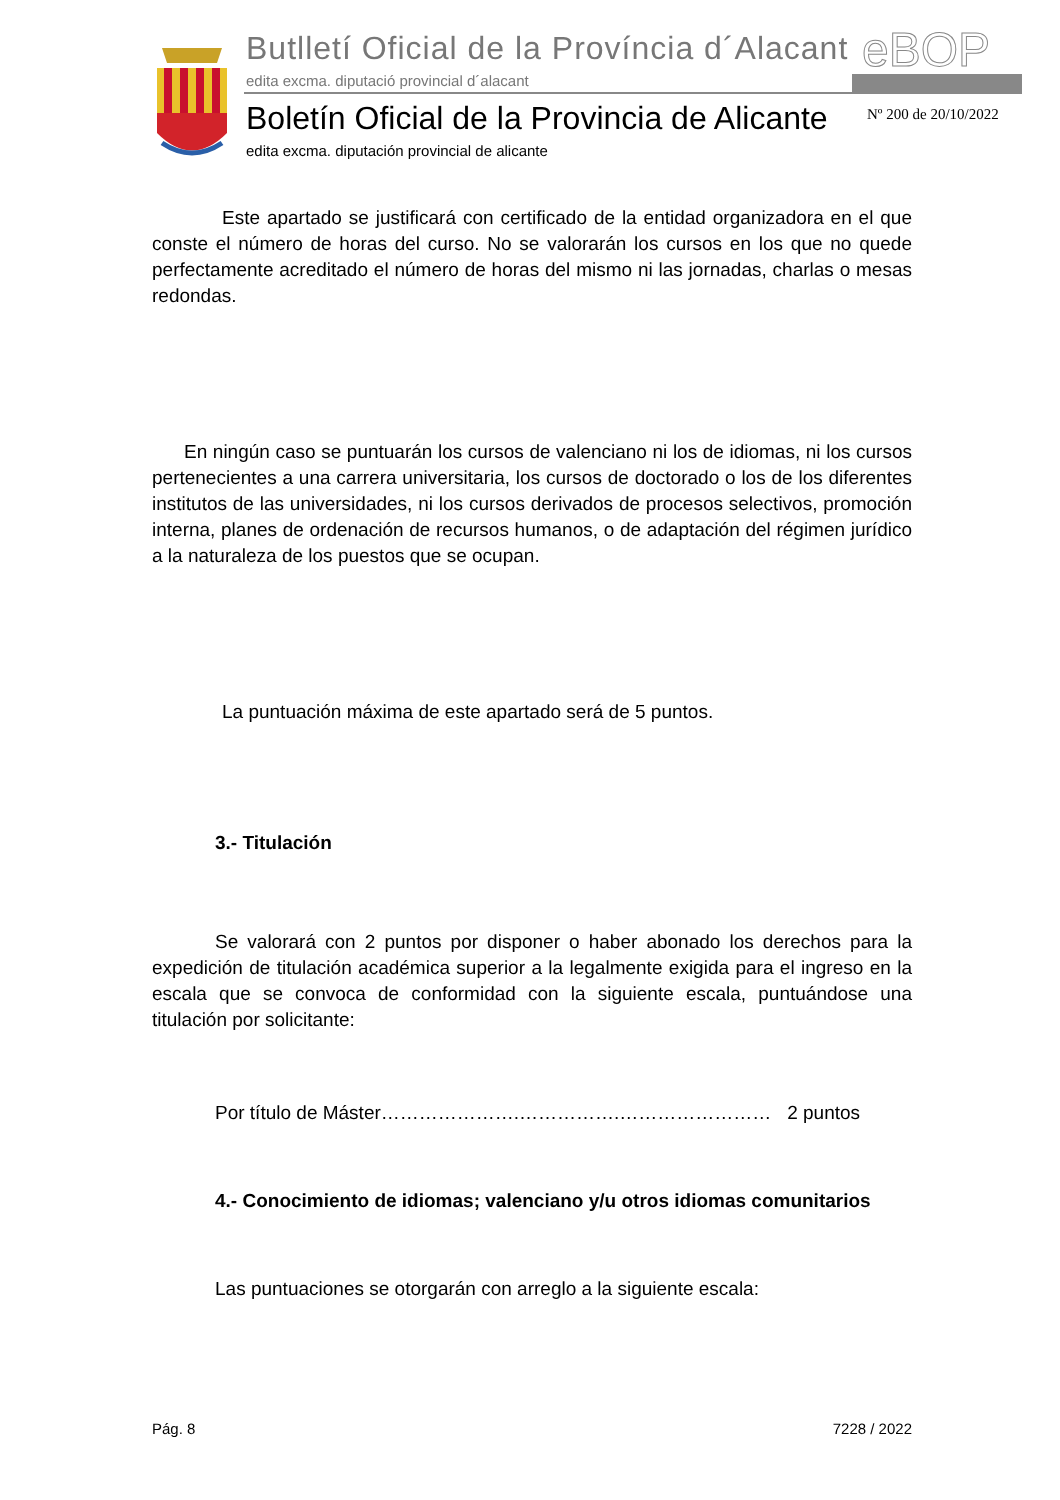Butlletí Oficial de la Província d´Alacant
edita excma. diputació provincial d´alacant
eBOP
Boletín Oficial de la Provincia de Alicante
edita excma. diputación provincial de alicante
Nº 200 de 20/10/2022
Este apartado se justificará con certificado de la entidad organizadora en el que conste el número de horas del curso. No se valorarán los cursos en los que no quede perfectamente acreditado el número de horas del mismo ni las jornadas, charlas o mesas redondas.
En ningún caso se puntuarán los cursos de valenciano ni los de idiomas, ni los cursos pertenecientes a una carrera universitaria, los cursos de doctorado o los de los diferentes institutos de las universidades, ni los cursos derivados de procesos selectivos, promoción interna, planes de ordenación de recursos humanos, o de adaptación del régimen jurídico a la naturaleza de los puestos que se ocupan.
La puntuación máxima de este apartado será de 5 puntos.
3.- Titulación
Se valorará con 2 puntos por disponer o haber abonado los derechos para la expedición de titulación académica superior a la legalmente exigida para el ingreso en la escala que se convoca de conformidad con la siguiente escala, puntuándose una titulación por solicitante:
Por título de Máster………………….…………….…………………… 2 puntos
4.- Conocimiento de idiomas; valenciano y/u otros idiomas comunitarios
Las puntuaciones se otorgarán con arreglo a la siguiente escala:
Pág. 8 7228 / 2022